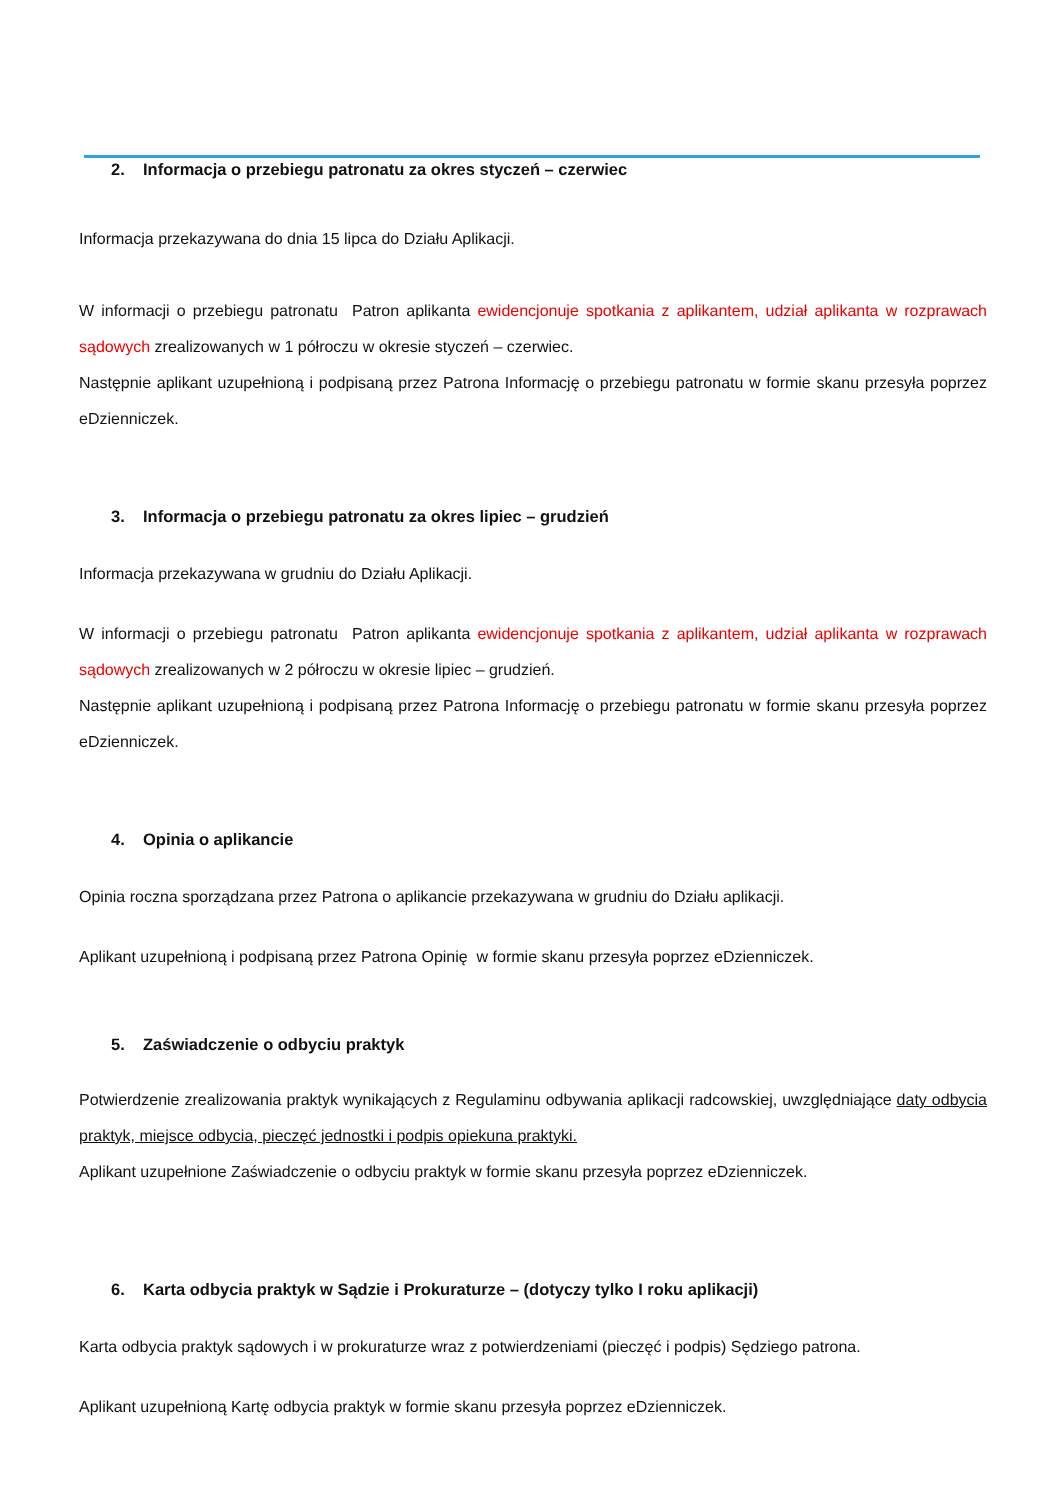2. Informacja o przebiegu patronatu za okres styczeń – czerwiec
Informacja przekazywana do dnia 15 lipca do Działu Aplikacji.
W informacji o przebiegu patronatu Patron aplikanta ewidencjonuje spotkania z aplikantem, udział aplikanta w rozprawach sądowych zrealizowanych w 1 półroczu w okresie styczeń – czerwiec.
Następnie aplikant uzupełnioną i podpisaną przez Patrona Informację o przebiegu patronatu w formie skanu przesyła poprzez eDzienniczek.
3. Informacja o przebiegu patronatu za okres lipiec – grudzień
Informacja przekazywana w grudniu do Działu Aplikacji.
W informacji o przebiegu patronatu Patron aplikanta ewidencjonuje spotkania z aplikantem, udział aplikanta w rozprawach sądowych zrealizowanych w 2 półroczu w okresie lipiec – grudzień.
Następnie aplikant uzupełnioną i podpisaną przez Patrona Informację o przebiegu patronatu w formie skanu przesyła poprzez eDzienniczek.
4. Opinia o aplikancie
Opinia roczna sporządzana przez Patrona o aplikancie przekazywana w grudniu do Działu aplikacji.
Aplikant uzupełnioną i podpisaną przez Patrona Opinię w formie skanu przesyła poprzez eDzienniczek.
5. Zaświadczenie o odbyciu praktyk
Potwierdzenie zrealizowania praktyk wynikających z Regulaminu odbywania aplikacji radcowskiej, uwzględniające daty odbycia praktyk, miejsce odbycia, pieczęć jednostki i podpis opiekuna praktyki.
Aplikant uzupełnione Zaświadczenie o odbyciu praktyk w formie skanu przesyła poprzez eDzienniczek.
6. Karta odbycia praktyk w Sądzie i Prokuraturze – (dotyczy tylko I roku aplikacji)
Karta odbycia praktyk sądowych i w prokuraturze wraz z potwierdzeniami (pieczęć i podpis) Sędziego patrona.
Aplikant uzupełnioną Kartę odbycia praktyk w formie skanu przesyła poprzez eDzienniczek.